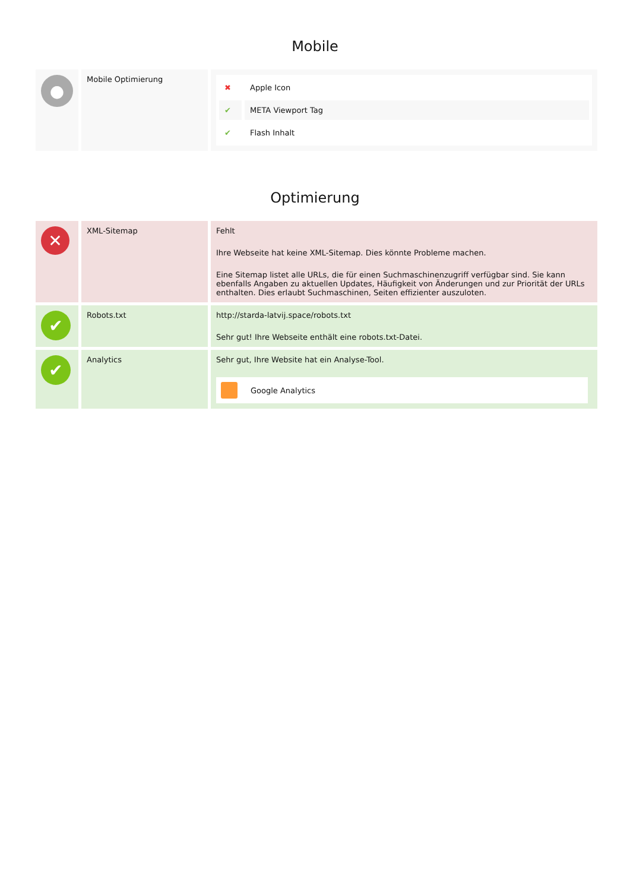Mobile
| ● | Mobile Optimierung | / ✖ / Apple Icon / / ✔ / META Viewport Tag / / ✔ / Flash Inhalt / |
Optimierung
| ✕ | XML-Sitemap | Fehlt Ihre Webseite hat keine XML-Sitemap. Dies könnte Probleme machen. Eine Sitemap listet alle URLs, die für einen Suchmaschinenzugriff verfügbar sind. Sie kann ebenfalls Angaben zu aktuellen Updates, Häufigkeit von Änderungen und zur Priorität der URLs enthalten. Dies erlaubt Suchmaschinen, Seiten effizienter auszuloten. |
| ✔ | Robots.txt | http://starda-latvij.space/robots.txt Sehr gut! Ihre Webseite enthält eine robots.txt-Datei. |
| ✔ | Analytics | Sehr gut, Ihre Website hat ein Analyse-Tool. Google Analytics |